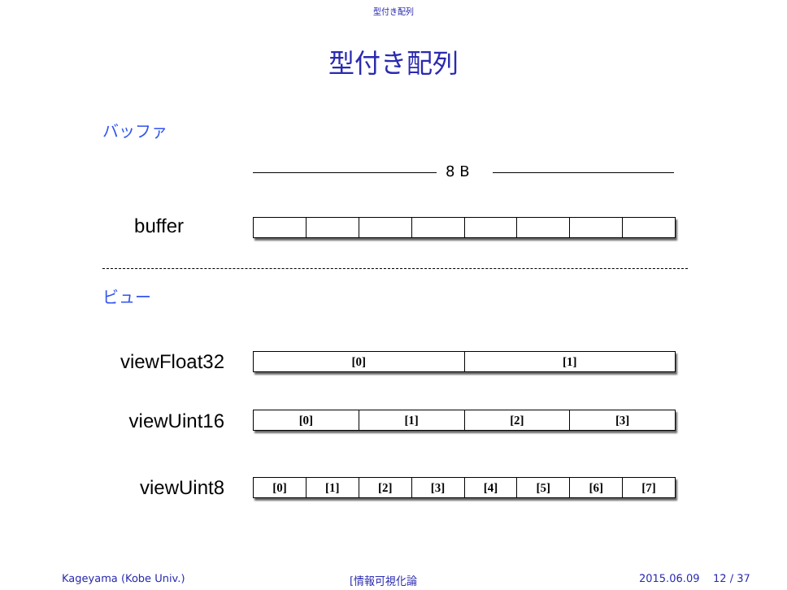型付き配列
型付き配列
バッファ
8 B
buffer
ビュー
viewFloat32
[0] [1]
viewUint16
[0] [1] [2] [3]
viewUint8
[0] [1] [2] [3] [4] [5] [6] [7]
Kageyama (Kobe Univ.) [情報可視化論 2015.06.09 12 / 37